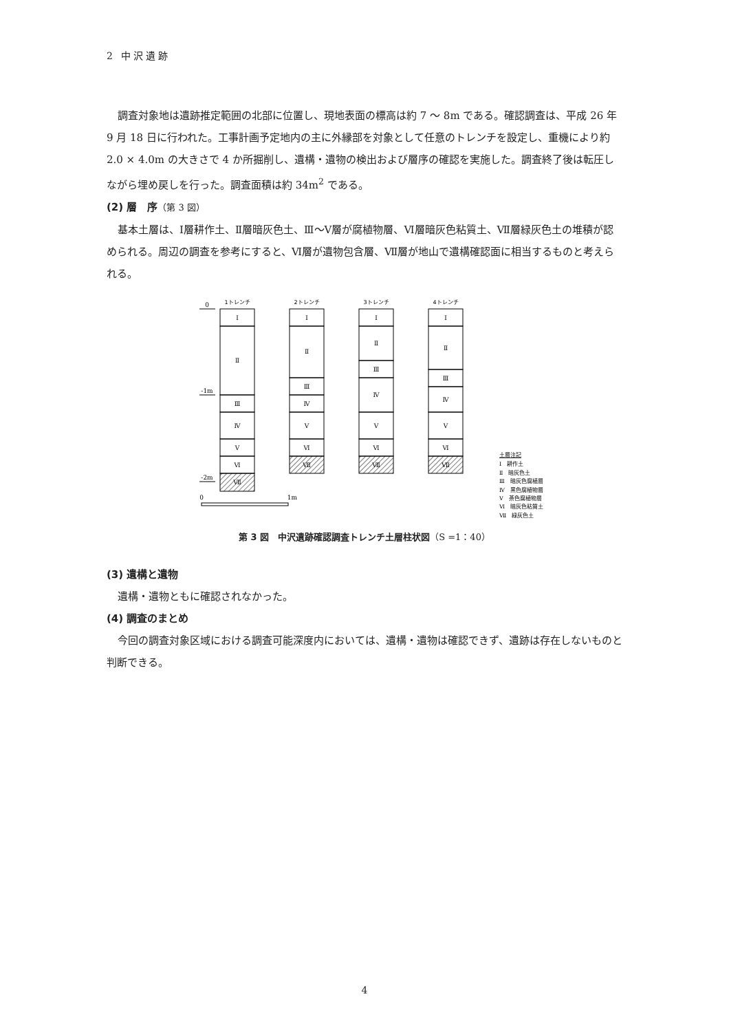2 中沢遺跡
調査対象地は遺跡推定範囲の北部に位置し、現地表面の標高は約 7 ～ 8m である。確認調査は、平成 26 年 9 月 18 日に行われた。工事計画予定地内の主に外縁部を対象として任意のトレンチを設定し、重機により約 2.0 × 4.0m の大きさで 4 か所掘削し、遺構・遺物の検出および層序の確認を実施した。調査終了後は転圧しながら埋め戻しを行った。調査面積は約 34m<sup>2</sup> である。
(2) 層　序（第 3 図）
基本土層は、Ⅰ層耕作土、Ⅱ層暗灰色土、Ⅲ～Ⅴ層が腐植物層、Ⅵ層暗灰色粘質土、Ⅶ層緑灰色土の堆積が認められる。周辺の調査を参考にすると、Ⅵ層が遺物包含層、Ⅶ層が地山で遺構確認面に相当するものと考えられる。
0
-1m
-2m
1トレンチ
2トレンチ
3トレンチ
4トレンチ
Ⅰ
Ⅱ
Ⅲ
Ⅳ
Ⅴ
Ⅵ
Ⅶ
Ⅰ
Ⅱ
Ⅲ
Ⅳ
Ⅴ
Ⅵ
Ⅶ
Ⅰ
Ⅱ
Ⅲ
Ⅳ
Ⅴ
Ⅵ
Ⅶ
Ⅰ
Ⅱ
Ⅲ
Ⅳ
Ⅴ
Ⅵ
Ⅶ
0
1m
土層注記
Ⅰ　耕作土
Ⅱ　暗灰色土
Ⅲ　暗灰色腐植層
Ⅳ　黒色腐植物層
Ⅴ　茶色腐植物層
Ⅵ　暗灰色粘質土
Ⅶ　緑灰色土
第 3 図　中沢遺跡確認調査トレンチ土層柱状図（S =1：40）
(3) 遺構と遺物
遺構・遺物ともに確認されなかった。
(4) 調査のまとめ
今回の調査対象区域における調査可能深度内においては、遺構・遺物は確認できず、遺跡は存在しないものと判断できる。
4